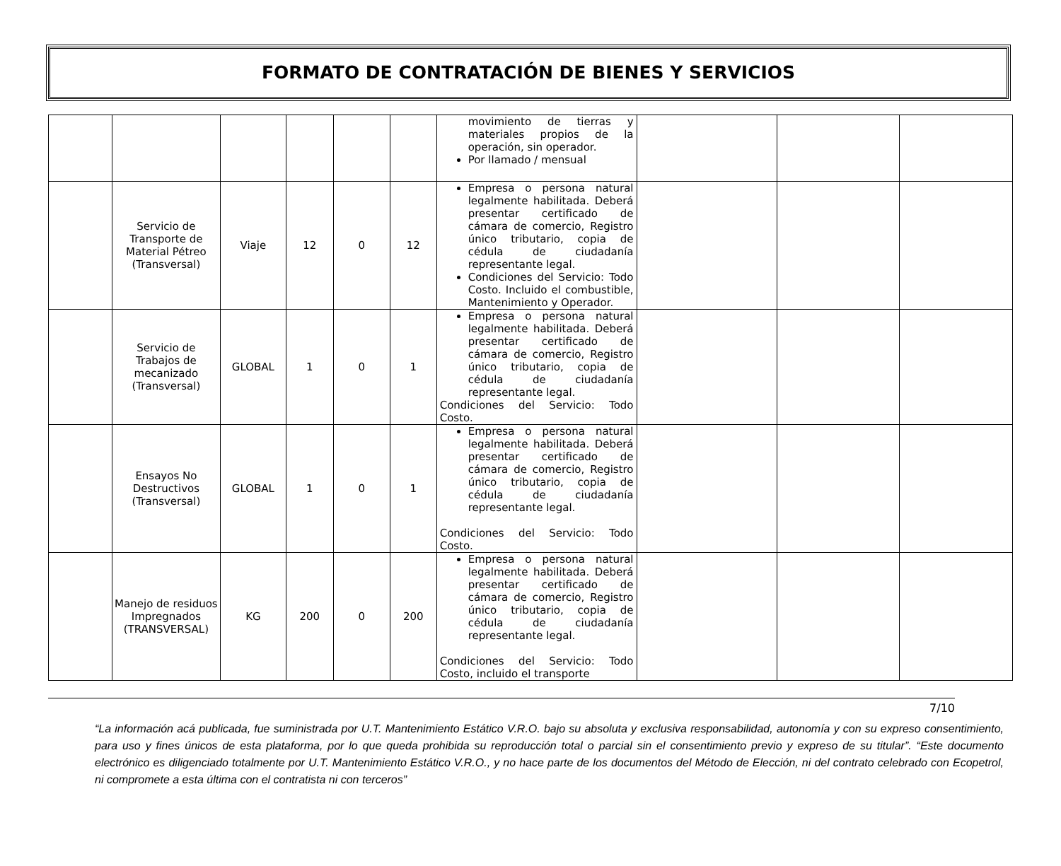FORMATO DE CONTRATACIÓN DE BIENES Y SERVICIOS
| | | | | | | movimiento de tierras y materiales propios de la operación, sin operador. Por llamado / mensual | | | |
| | Servicio de Transporte de Material Pétreo (Transversal) | Viaje | 12 | 0 | 12 | Empresa o persona natural legalmente habilitada. Deberá presentar certificado de cámara de comercio, Registro único tributario, copia de cédula de ciudadanía representante legal. Condiciones del Servicio: Todo Costo. Incluido el combustible, Mantenimiento y Operador. | | | |
| | Servicio de Trabajos de mecanizado (Transversal) | GLOBAL | 1 | 0 | 1 | Empresa o persona natural legalmente habilitada. Deberá presentar certificado de cámara de comercio, Registro único tributario, copia de cédula de ciudadanía representante legal. Condiciones del Servicio: Todo Costo. | | | |
| | Ensayos No Destructivos (Transversal) | GLOBAL | 1 | 0 | 1 | Empresa o persona natural legalmente habilitada. Deberá presentar certificado de cámara de comercio, Registro único tributario, copia de cédula de ciudadanía representante legal. Condiciones del Servicio: Todo Costo. | | | |
| | Manejo de residuos Impregnados (TRANSVERSAL) | KG | 200 | 0 | 200 | Empresa o persona natural legalmente habilitada. Deberá presentar certificado de cámara de comercio, Registro único tributario, copia de cédula de ciudadanía representante legal. Condiciones del Servicio: Todo Costo, incluido el transporte | | | |
7/10
“La información acá publicada, fue suministrada por U.T. Mantenimiento Estático V.R.O. bajo su absoluta y exclusiva responsabilidad, autonomía y con su expreso consentimiento, para uso y fines únicos de esta plataforma, por lo que queda prohibida su reproducción total o parcial sin el consentimiento previo y expreso de su titular”. “Este documento electrónico es diligenciado totalmente por U.T. Mantenimiento Estático V.R.O., y no hace parte de los documentos del Método de Elección, ni del contrato celebrado con Ecopetrol, ni compromete a esta última con el contratista ni con terceros”